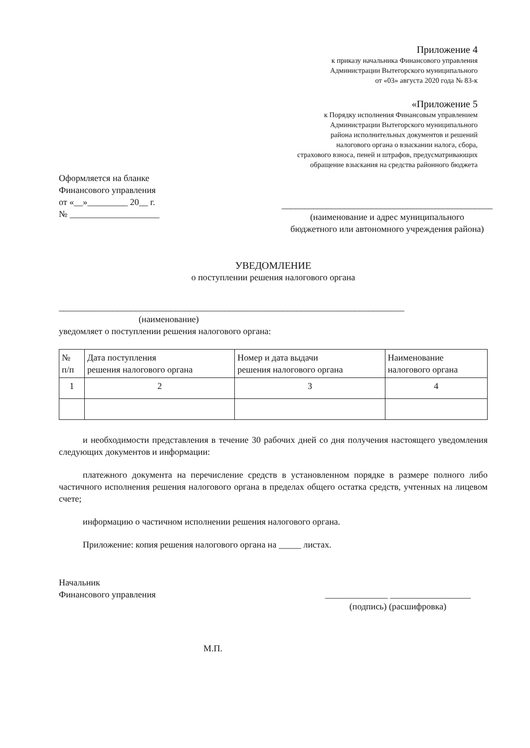Приложение 4
к приказу начальника Финансового управления
Администрации Вытегорского муниципального
от «03» августа 2020 года № 83-к
«Приложение 5
к Порядку исполнения Финансовым управлением
Администрации Вытегорского муниципального
района исполнительных документов и решений
налогового органа о взыскании налога, сбора,
страхового взноса, пеней и штрафов, предусматривающих
обращение взыскания на средства районного бюджета
Оформляется на бланке
Финансового управления
от «__»_________ 20__ г.
№ ____________________
_______________________________________________
(наименование и адрес муниципального
бюджетного или автономного учреждения района)
УВЕДОМЛЕНИЕ
о поступлении решения налогового органа
_____________________________________________________________________________
(наименование)
уведомляет о поступлении решения налогового органа:
| № п/п | Дата поступления решения налогового органа | Номер и дата выдачи решения налогового органа | Наименование налогового органа |
| 1 | 2 | 3 | 4 |
и необходимости представления в течение 30 рабочих дней со дня получения настоящего уведомления следующих документов и информации:
платежного документа на перечисление средств в установленном порядке в размере полного либо частичного исполнения решения налогового органа в пределах общего остатка средств, учтенных на лицевом счете;
информацию о частичном исполнении решения налогового органа.
Приложение: копия решения налогового органа на _____ листах.
Начальник
Финансового управления
______________ __________________
(подпись) (расшифровка)
М.П.